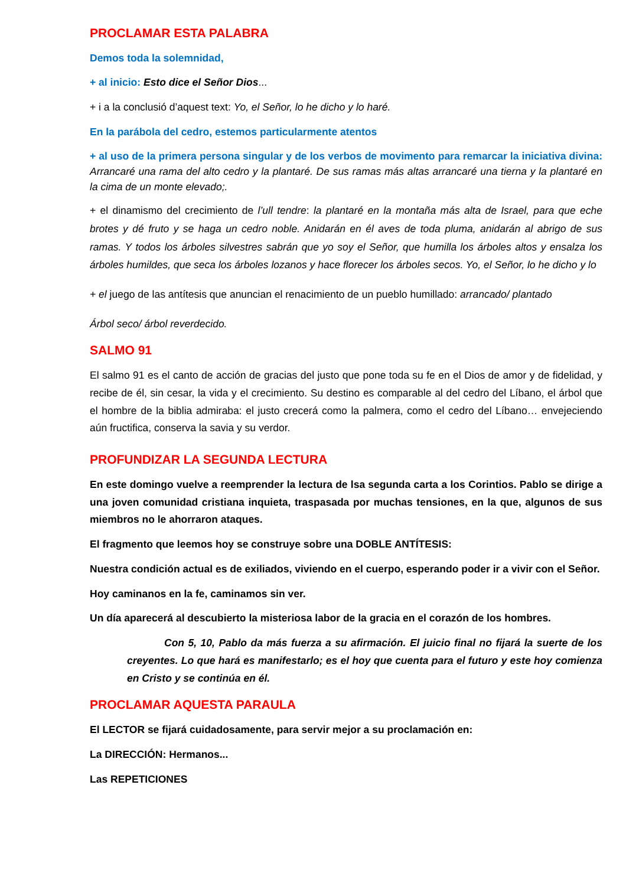PROCLAMAR ESTA PALABRA
Demos toda la solemnidad,
+ al inicio: Esto dice el Señor Dios...
+ i a la conclusió d’aquest text: Yo, el Señor, lo he dicho y lo haré.
En la parábola del cedro, estemos particularmente atentos
+ al uso de la primera persona singular y de los verbos de movimento para remarcar la iniciativa divina: Arrancaré una rama del alto cedro y la plantaré. De sus ramas más altas arrancaré una tierna y la plantaré en la cima de un monte elevado;.
+ el dinamismo del crecimiento de l’ull tendre: la plantaré en la montaña más alta de Israel, para que eche brotes y dé fruto y se haga un cedro noble. Anidarán en él aves de toda pluma, anidarán al abrigo de sus ramas. Y todos los árboles silvestres sabrán que yo soy el Señor, que humilla los árboles altos y ensalza los árboles humildes, que seca los árboles lozanos y hace florecer los árboles secos. Yo, el Señor, lo he dicho y lo
+ el juego de las antítesis que anuncian el renacimiento de un pueblo humillado: arrancado/ plantado
Árbol seco/ árbol reverdecido.
SALMO 91
El salmo 91 es el canto de acción de gracias del justo que pone toda su fe en el Dios de amor y de fidelidad, y recibe de él, sin cesar, la vida y el crecimiento. Su destino es comparable al del cedro del Líbano, el árbol que el hombre de la biblia admiraba: el justo crecerá como la palmera, como el cedro del Líbano… envejeciendo aún fructifica, conserva la savia y su verdor.
PROFUNDIZAR LA SEGUNDA LECTURA
En este domingo vuelve a reemprender la lectura de lsa segunda carta a los Corintios. Pablo se dirige a una joven comunidad cristiana inquieta, traspasada por muchas tensiones, en la que, algunos de sus miembros no le ahorraron ataques.
El fragmento que leemos hoy se construye sobre una DOBLE ANTÍTESIS:
Nuestra condición actual es de exiliados, viviendo en el cuerpo, esperando poder ir a vivir con el Señor.
Hoy caminanos en la fe, caminamos sin ver.
Un día aparecerá al descubierto la misteriosa labor de la gracia en el corazón de los hombres.
Con 5, 10, Pablo da más fuerza a su afirmación. El juicio final no fijará la suerte de los creyentes. Lo que hará es manifestarlo; es el hoy que cuenta para el futuro y este hoy comienza en Cristo y se continúa en él.
PROCLAMAR AQUESTA PARAULA
El LECTOR se fijará cuidadosamente, para servir mejor a su proclamación en:
La DIRECCIÓN: Hermanos...
Las REPETICIONES